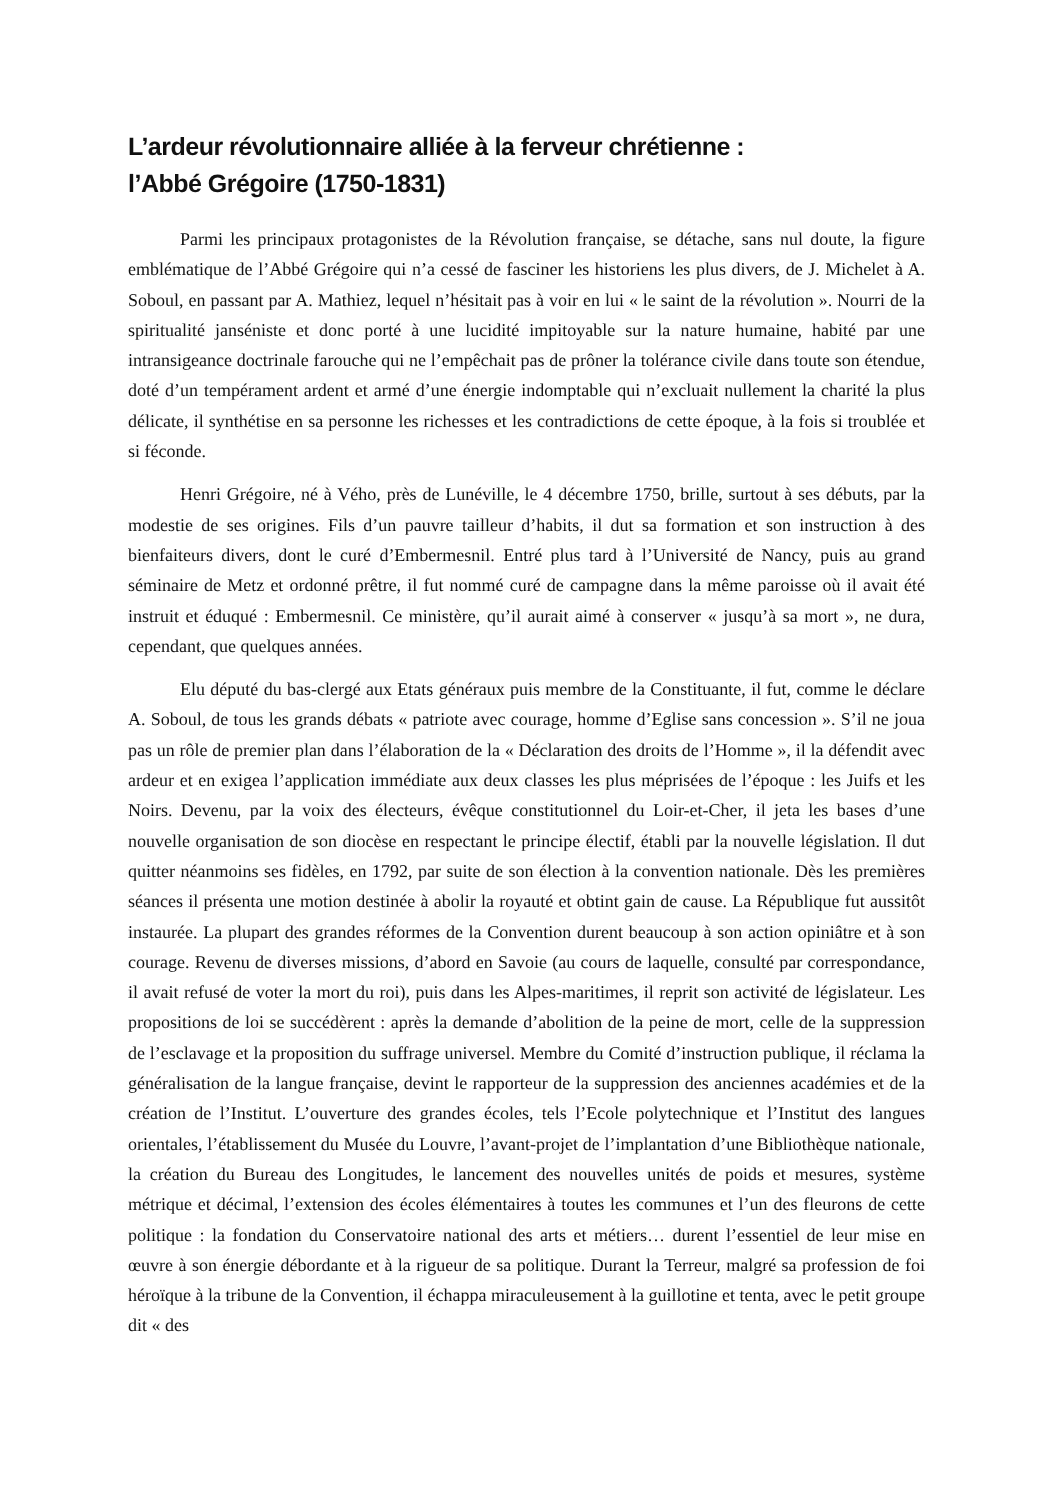L’ardeur révolutionnaire alliée à la ferveur chrétienne :
l’Abbé Grégoire (1750-1831)
Parmi les principaux protagonistes de la Révolution française, se détache, sans nul doute, la figure emblématique de l’Abbé Grégoire qui n’a cessé de fasciner les historiens les plus divers, de J. Michelet à A. Soboul, en passant par A. Mathiez, lequel n’hésitait pas à voir en lui « le saint de la révolution ». Nourri de la spiritualité janséniste et donc porté à une lucidité impitoyable sur la nature humaine, habité par une intransigeance doctrinale farouche qui ne l’empêchait pas de prôner la tolérance civile dans toute son étendue, doté d’un tempérament ardent et armé d’une énergie indomptable qui n’excluait nullement la charité la plus délicate, il synthétise en sa personne les richesses et les contradictions de cette époque, à la fois si troublée et si féconde.
Henri Grégoire, né à Vého, près de Lunéville, le 4 décembre 1750, brille, surtout à ses débuts, par la modestie de ses origines. Fils d’un pauvre tailleur d’habits, il dut sa formation et son instruction à des bienfaiteurs divers, dont le curé d’Embermesnil. Entré plus tard à l’Université de Nancy, puis au grand séminaire de Metz et ordonné prêtre, il fut nommé curé de campagne dans la même paroisse où il avait été instruit et éduqué : Embermesnil. Ce ministère, qu’il aurait aimé à conserver « jusqu’à sa mort », ne dura, cependant, que quelques années.
Elu député du bas-clergé aux Etats généraux puis membre de la Constituante, il fut, comme le déclare A. Soboul, de tous les grands débats « patriote avec courage, homme d’Eglise sans concession ». S’il ne joua pas un rôle de premier plan dans l’élaboration de la « Déclaration des droits de l’Homme », il la défendit avec ardeur et en exigea l’application immédiate aux deux classes les plus méprisées de l’époque : les Juifs et les Noirs. Devenu, par la voix des électeurs, évêque constitutionnel du Loir-et-Cher, il jeta les bases d’une nouvelle organisation de son diocèse en respectant le principe électif, établi par la nouvelle législation. Il dut quitter néanmoins ses fidèles, en 1792, par suite de son élection à la convention nationale. Dès les premières séances il présenta une motion destinée à abolir la royauté et obtint gain de cause. La République fut aussitôt instaurée. La plupart des grandes réformes de la Convention durent beaucoup à son action opiniâtre et à son courage. Revenu de diverses missions, d’abord en Savoie (au cours de laquelle, consulté par correspondance, il avait refusé de voter la mort du roi), puis dans les Alpes-maritimes, il reprit son activité de législateur. Les propositions de loi se succédèrent : après la demande d’abolition de la peine de mort, celle de la suppression de l’esclavage et la proposition du suffrage universel. Membre du Comité d’instruction publique, il réclama la généralisation de la langue française, devint le rapporteur de la suppression des anciennes académies et de la création de l’Institut. L’ouverture des grandes écoles, tels l’Ecole polytechnique et l’Institut des langues orientales, l’établissement du Musée du Louvre, l’avant-projet de l’implantation d’une Bibliothèque nationale, la création du Bureau des Longitudes, le lancement des nouvelles unités de poids et mesures, système métrique et décimal, l’extension des écoles élémentaires à toutes les communes et l’un des fleurons de cette politique : la fondation du Conservatoire national des arts et métiers… durent l’essentiel de leur mise en œuvre à son énergie débordante et à la rigueur de sa politique. Durant la Terreur, malgré sa profession de foi héroïque à la tribune de la Convention, il échappa miraculeusement à la guillotine et tenta, avec le petit groupe dit « des